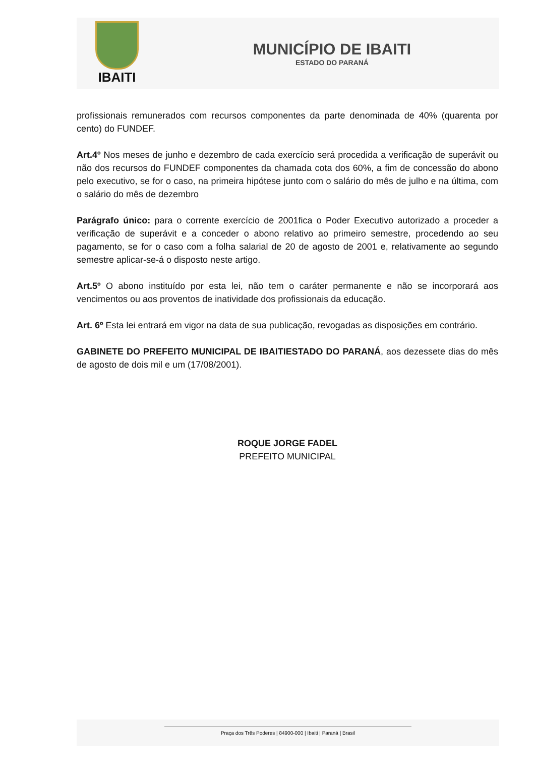IBAITI
MUNICÍPIO DE IBAITI
ESTADO DO PARANÁ
profissionais remunerados com recursos componentes da parte denominada de 40% (quarenta por cento) do FUNDEF.
Art.4º Nos meses de junho e dezembro de cada exercício será procedida a verificação de superávit ou não dos recursos do FUNDEF componentes da chamada cota dos 60%, a fim de concessão do abono pelo executivo, se for o caso, na primeira hipótese junto com o salário do mês de julho e na última, com o salário do mês de dezembro
Parágrafo único: para o corrente exercício de 2001fica o Poder Executivo autorizado a proceder a verificação de superávit e a conceder o abono relativo ao primeiro semestre, procedendo ao seu pagamento, se for o caso com a folha salarial de 20 de agosto de 2001 e, relativamente ao segundo semestre aplicar-se-á o disposto neste artigo.
Art.5º O abono instituído por esta lei, não tem o caráter permanente e não se incorporará aos vencimentos ou aos proventos de inatividade dos profissionais da educação.
Art. 6º Esta lei entrará em vigor na data de sua publicação, revogadas as disposições em contrário.
GABINETE DO PREFEITO MUNICIPAL DE IBAITIESTADO DO PARANÁ, aos dezessete dias do mês de agosto de dois mil e um (17/08/2001).
ROQUE JORGE FADEL
PREFEITO MUNICIPAL
Praça dos Três Poderes | 84900-000 | Ibaiti | Paraná | Brasil